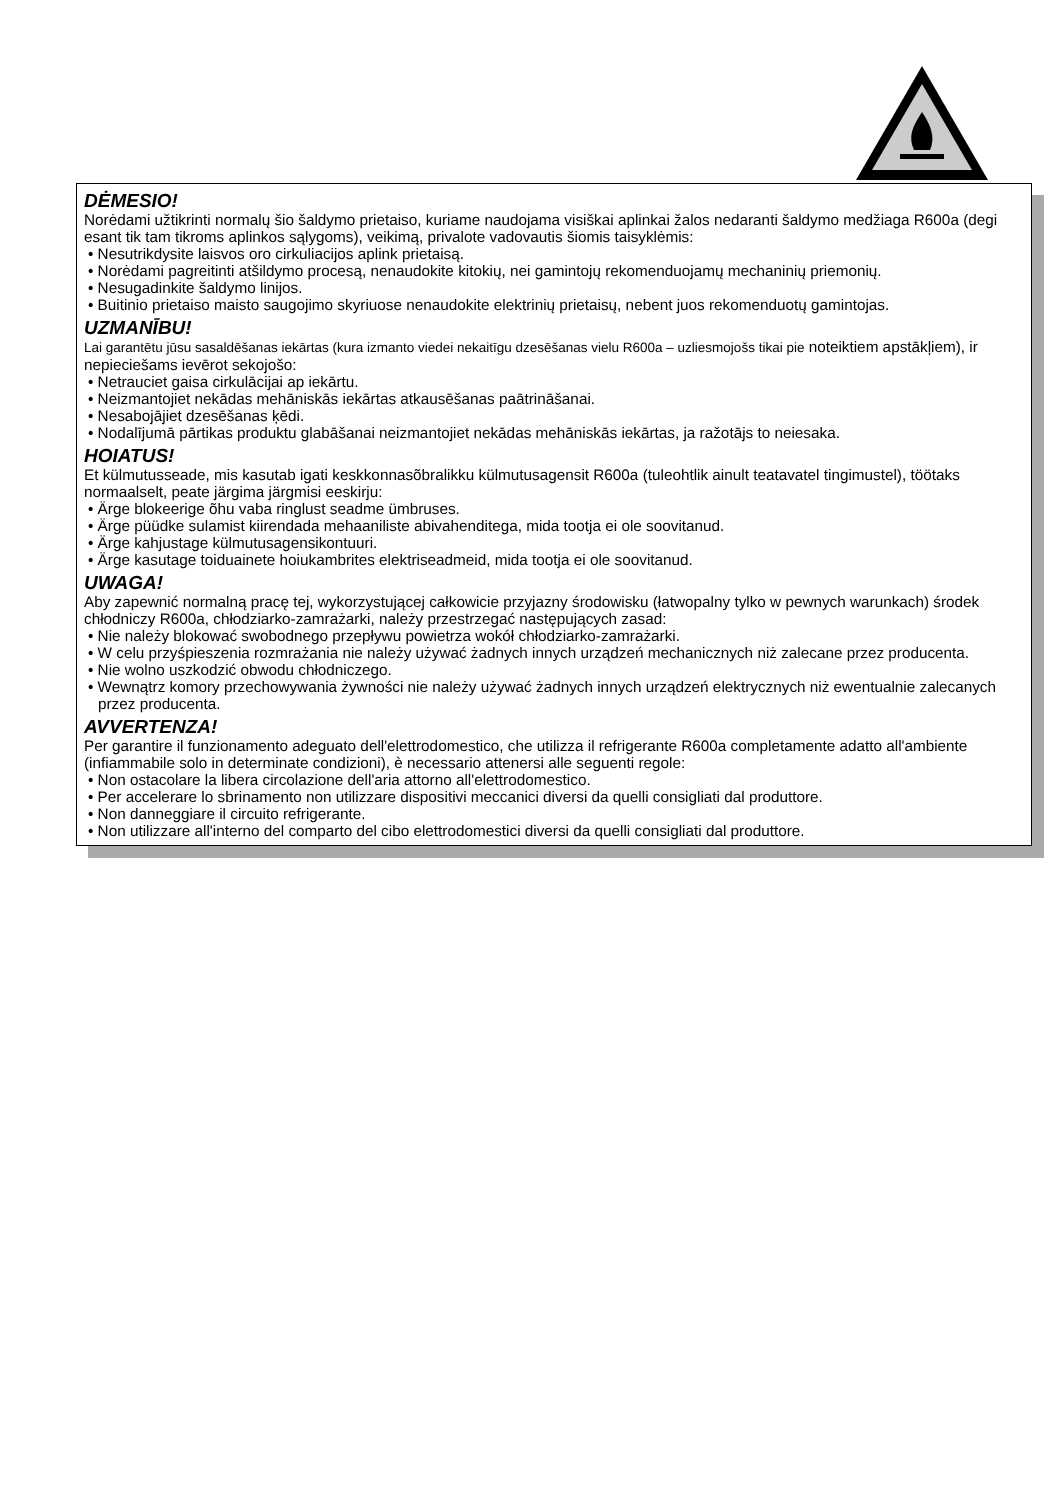DĖMESIO!
Norėdami užtikrinti normalų šio šaldymo prietaiso, kuriame naudojama visiškai aplinkai žalos nedaranti šaldymo medžiaga R600a (degi esant tik tam tikroms aplinkos sąlygoms), veikimą, privalote vadovautis šiomis taisyklėmis:
• Nesutrikdysite laisvos oro cirkuliacijos aplink prietaisą.
• Norėdami pagreitinti atšildymo procesą, nenaudokite kitokių, nei gamintojų rekomenduojamų mechaninių priemonių.
• Nesugadinkite šaldymo linijos.
• Buitinio prietaiso maisto saugojimo skyriuose nenaudokite elektrinių prietaisų, nebent juos rekomenduotų gamintojas.
UZMANĪBU!
Lai garantētu jūsu sasaldēšanas iekārtas (kura izmanto viedei nekaitīgu dzesēšanas vielu R600a – uzliesmojošs tikai pie noteiktiem apstākļiem), ir nepieciešams ievērot sekojošo:
• Netrauciet gaisa cirkulācijai ap iekārtu.
• Neizmantojiet nekādas mehāniskās iekārtas atkausēšanas paātrināšanai.
• Nesabojājiet dzesēšanas ķēdi.
• Nodalījumā pārtikas produktu glabāšanai neizmantojiet nekādas mehāniskās iekārtas, ja ražotājs to neiesaka.
HOIATUS!
Et külmutusseade, mis kasutab igati keskkonnasõbralikku külmutusagensit R600a (tuleohtlik ainult teatavatel tingimustel), töötaks normaalselt, peate järgima järgmisi eeskirju:
• Ärge blokeerige õhu vaba ringlust seadme ümbruses.
• Ärge püüdke sulamist kiirendada mehaaniliste abivahenditega, mida tootja ei ole soovitanud.
• Ärge kahjustage külmutusagensikontuuri.
• Ärge kasutage toiduainete hoiukambrites elektriseadmeid, mida tootja ei ole soovitanud.
UWAGA!
Aby zapewnić normalną pracę tej, wykorzystującej całkowicie przyjazny środowisku (łatwopalny tylko w pewnych warunkach) środek chłodniczy R600a, chłodziarko-zamrażarki, należy przestrzegać następujących zasad:
• Nie należy blokować swobodnego przepływu powietrza wokół chłodziarko-zamrażarki.
• W celu przyśpieszenia rozmrażania nie należy używać żadnych innych urządzeń mechanicznych niż zalecane przez producenta.
• Nie wolno uszkodzić obwodu chłodniczego.
• Wewnątrz komory przechowywania żywności nie należy używać żadnych innych urządzeń elektrycznych niż ewentualnie zalecanych przez producenta.
AVVERTENZA!
Per garantire il funzionamento adeguato dell'elettrodomestico, che utilizza il refrigerante R600a completamente adatto all'ambiente (infiammabile solo in determinate condizioni), è necessario attenersi alle seguenti regole:
• Non ostacolare la libera circolazione dell'aria attorno all'elettrodomestico.
• Per accelerare lo sbrinamento non utilizzare dispositivi meccanici diversi da quelli consigliati dal produttore.
• Non danneggiare il circuito refrigerante.
• Non utilizzare all'interno del comparto del cibo elettrodomestici diversi da quelli consigliati dal produttore.